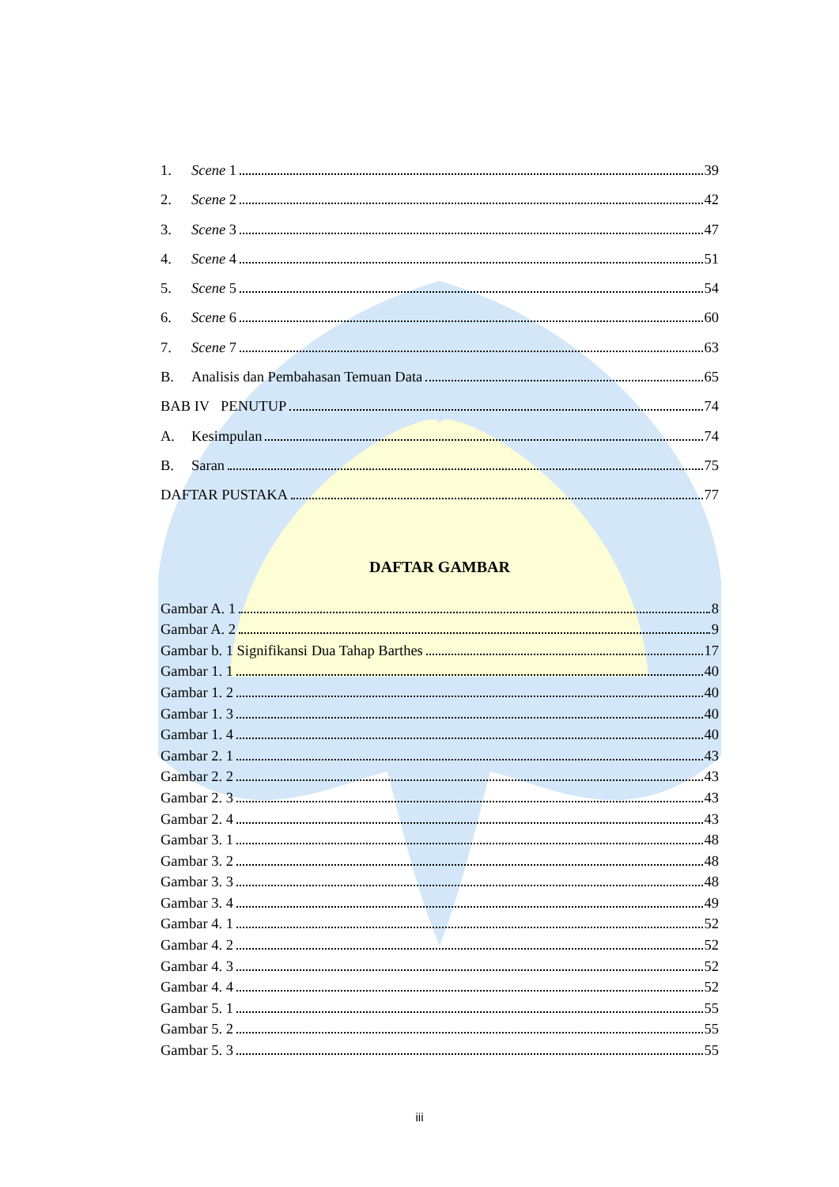1. Scene 1 39
2. Scene 2 42
3. Scene 3 47
4. Scene 4 51
5. Scene 5 54
6. Scene 6 60
7. Scene 7 63
B. Analisis dan Pembahasan Temuan Data 65
BAB IV PENUTUP 74
A. Kesimpulan 74
B. Saran 75
DAFTAR PUSTAKA 77
DAFTAR GAMBAR
Gambar A. 1 8
Gambar A. 2 9
Gambar b. 1 Signifikansi Dua Tahap Barthes 17
Gambar 1. 1 40
Gambar 1. 2 40
Gambar 1. 3 40
Gambar 1. 4 40
Gambar 2. 1 43
Gambar 2. 2 43
Gambar 2. 3 43
Gambar 2. 4 43
Gambar 3. 1 48
Gambar 3. 2 48
Gambar 3. 3 48
Gambar 3. 4 49
Gambar 4. 1 52
Gambar 4. 2 52
Gambar 4. 3 52
Gambar 4. 4 52
Gambar 5. 1 55
Gambar 5. 2 55
Gambar 5. 3 55
iii